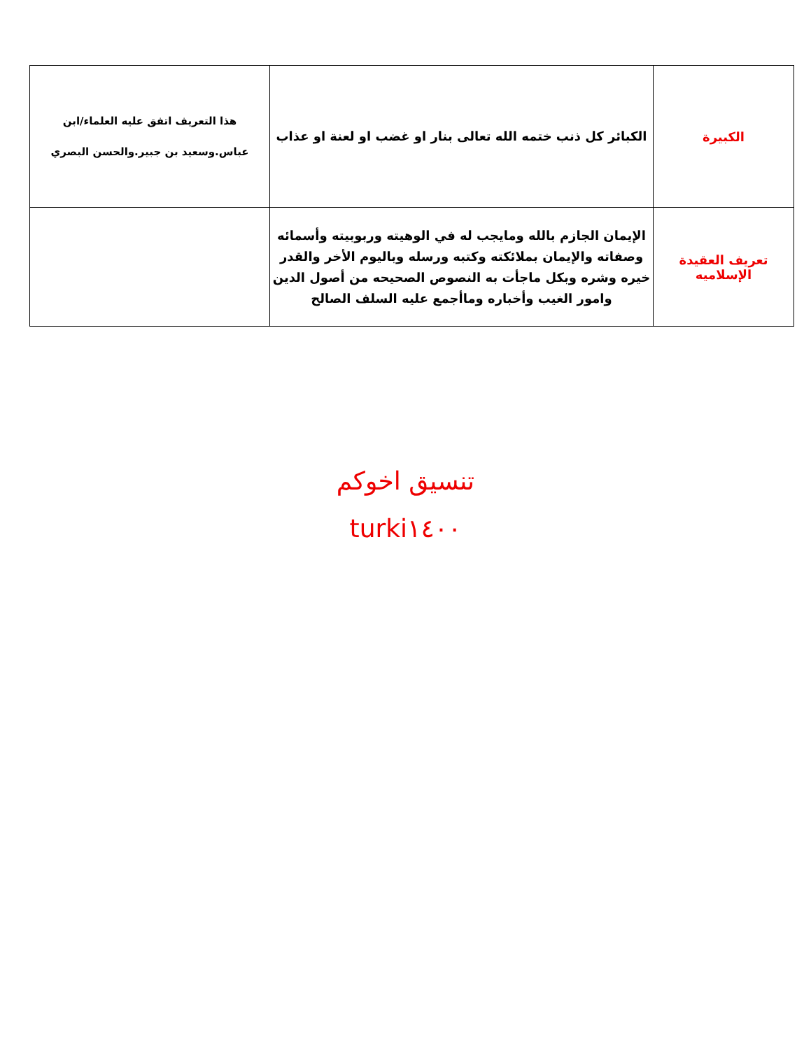| الكبيرة | الكبائر كل ذنب ختمه الله تعالى بنار او غضب او لعنة او عذاب | هذا التعريف اتفق عليه العلماء/ابن عباس.وسعيد بن جبير.والحسن البصري |
| تعريف العقيدة الإسلاميه | الإيمان الجازم بالله ومايجب له في الوهيته وربوبيته وأسمائه وصفاته والإيمان بملائكته وكتبه ورسله وباليوم الأخر والقدر خيره وشره وبكل ماجأت به النصوص الصحيحه من أصول الدين وامور الغيب وأخباره وماأجمع عليه السلف الصالح | |
تنسيق اخوكم
turki١٤٠٠